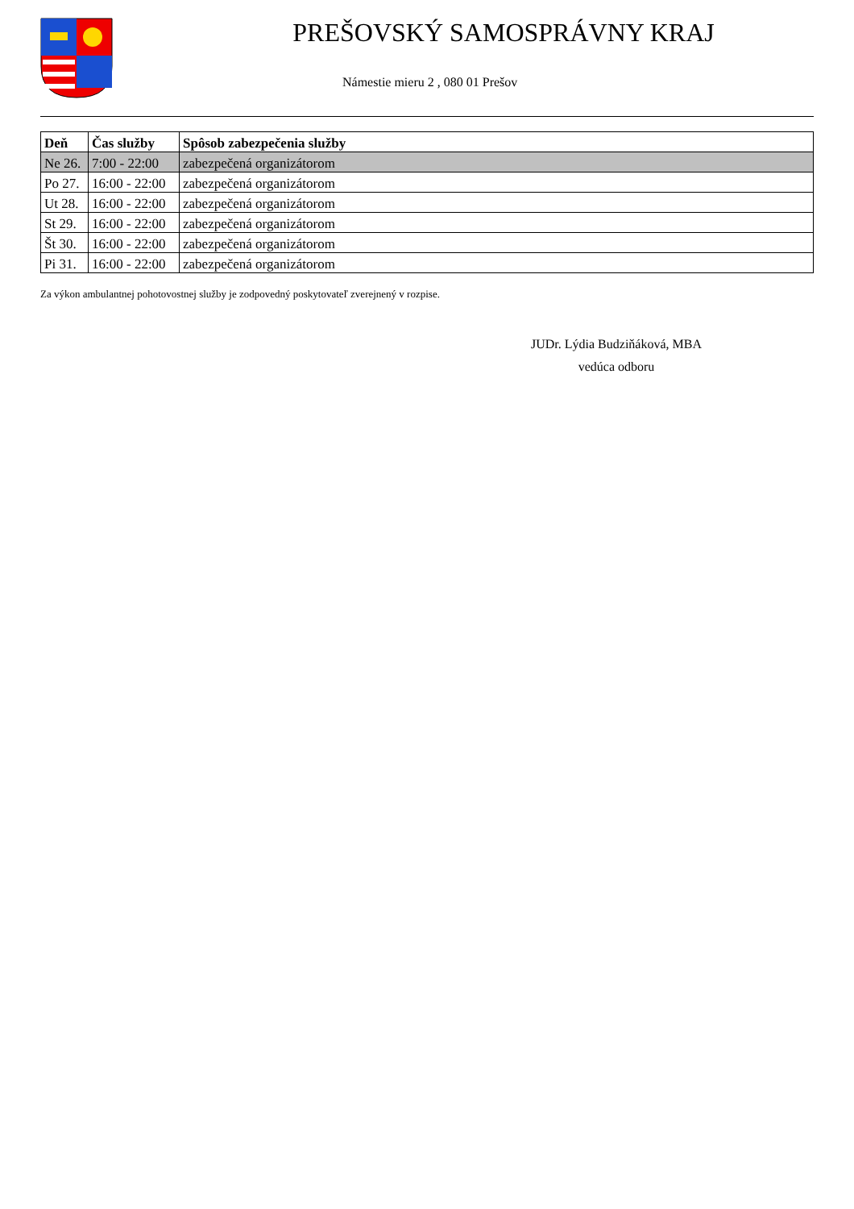PREŠOVSKÝ SAMOSPRÁVNY KRAJ
Námestie mieru 2 , 080 01 Prešov
| Deň | Čas služby | Spôsob zabezpečenia služby |
| --- | --- | --- |
| Ne 26. | 7:00 - 22:00 | zabezpečená organizátorom |
| Po 27. | 16:00 - 22:00 | zabezpečená organizátorom |
| Ut 28. | 16:00 - 22:00 | zabezpečená organizátorom |
| St 29. | 16:00 - 22:00 | zabezpečená organizátorom |
| Št 30. | 16:00 - 22:00 | zabezpečená organizátorom |
| Pi 31. | 16:00 - 22:00 | zabezpečená organizátorom |
Za výkon ambulantnej pohotovostnej služby je zodpovedný poskytovateľ zverejnený v rozpise.
JUDr. Lýdia Budziňáková, MBA
vedúca odboru